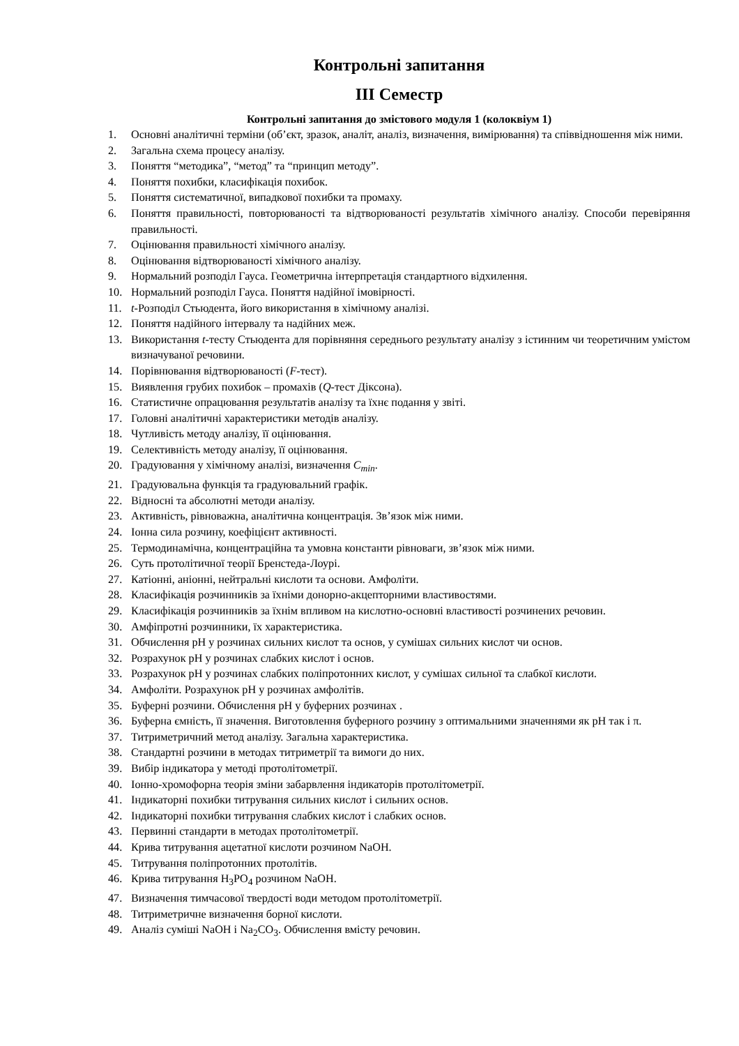Контрольні запитання
ІІІ Семестр
Контрольні запитання до змістового модуля 1 (колоквіум 1)
1. Основні аналітичні терміни (об’єкт, зразок, аналіт, аналіз, визначення, вимірювання) та співвідношення між ними.
2. Загальна схема процесу аналізу.
3. Поняття “методика”, “метод” та “принцип методу”.
4. Поняття похибки, класифікація похибок.
5. Поняття систематичної, випадкової похибки та промаху.
6. Поняття правильності, повторюваності та відтворюваності результатів хімічного аналізу. Способи перевіряння правильності.
7. Оцінювання правильності хімічного аналізу.
8. Оцінювання відтворюваності хімічного аналізу.
9. Нормальний розподіл Гауса. Геометрична інтерпретація стандартного відхилення.
10. Нормальний розподіл Гауса. Поняття надійної імовірності.
11. t-Розподіл Стьюдента, його використання в хімічному аналізі.
12. Поняття надійного інтервалу та надійних меж.
13. Використання t-тесту Стьюдента для порівняння середнього результату аналізу з істинним чи теоретичним умістом визначуваної речовини.
14. Порівнювання відтворюваності (F-тест).
15. Виявлення грубих похибок – промахів (Q-тест Діксона).
16. Статистичне опрацювання результатів аналізу та їхнє подання у звіті.
17. Головні аналітичні характеристики методів аналізу.
18. Чутливість методу аналізу, її оцінювання.
19. Селективність методу аналізу, її оцінювання.
20. Градуювання у хімічному аналізі, визначення C<sub>min</sub>.
21. Градуювальна функція та градуювальний графік.
22. Відносні та абсолютні методи аналізу.
23. Активність, рівноважна, аналітична концентрація. Зв’язок між ними.
24. Іонна сила розчину, коефіцієнт активності.
25. Термодинамічна, концентраційна та умовна константи рівноваги, зв’язок між ними.
26. Суть протолітичної теорії Бренстеда-Лоурі.
27. Катіонні, аніонні, нейтральні кислоти та основи. Амфоліти.
28. Класифікація розчинників за їхніми донорно-акцепторними властивостями.
29. Класифікація розчинників за їхнім впливом на кислотно-основні властивості розчинених речовин.
30. Амфіпротні розчинники, їх характеристика.
31. Обчислення рН у розчинах сильних кислот та основ, у сумішах сильних кислот чи основ.
32. Розрахунок рН у розчинах слабких кислот і основ.
33. Розрахунок рН у розчинах слабких поліпротонних кислот, у сумішах сильної та слабкої кислоти.
34. Амфоліти. Розрахунок рН у розчинах амфолітів.
35. Буферні розчини. Обчислення рН у буферних розчинах .
36. Буферна ємність, її значення. Виготовлення буферного розчину з оптимальними значеннями як рН так і π.
37. Титриметричний метод аналізу. Загальна характеристика.
38. Стандартні розчини в методах титриметрії та вимоги до них.
39. Вибір індикатора у методі протолітометрії.
40. Іонно-хромофорна теорія зміни забарвлення індикаторів протолітометрії.
41. Індикаторні похибки титрування сильних кислот і сильних основ.
42. Індикаторні похибки титрування слабких кислот і слабких основ.
43. Первинні стандарти в методах протолітометрії.
44. Крива титрування ацетатної кислоти розчином NaOH.
45. Титрування поліпротонних протолітів.
46. Крива титрування H<sub>3</sub>PO<sub>4</sub> розчином NaOH.
47. Визначення тимчасової твердості води методом протолітометрії.
48. Титриметричне визначення борної кислоти.
49. Аналіз суміші NaOH і Na<sub>2</sub>CO<sub>3</sub>. Обчислення вмісту речовин.